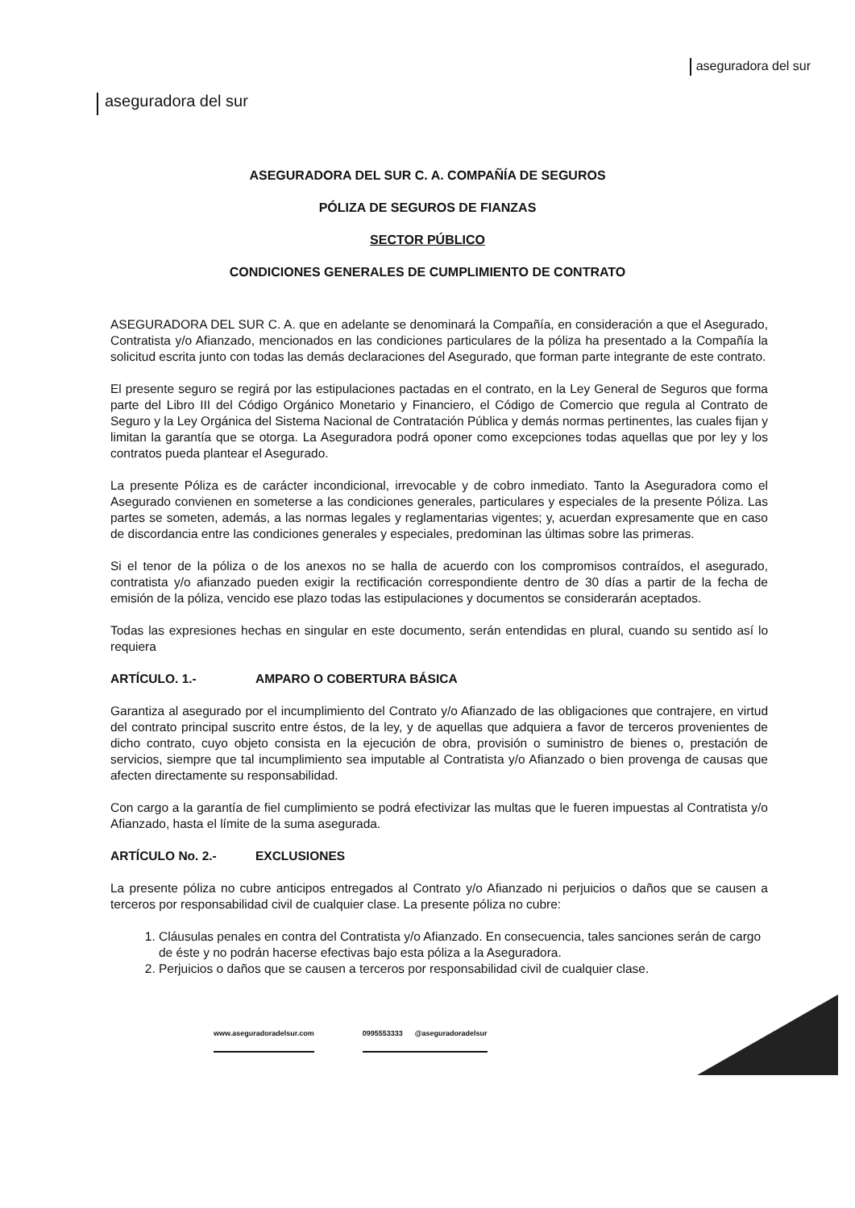aseguradora del sur
aseguradora del sur
ASEGURADORA DEL SUR C. A. COMPAÑÍA DE SEGUROS
PÓLIZA DE SEGUROS DE FIANZAS
SECTOR PÚBLICO
CONDICIONES GENERALES DE CUMPLIMIENTO DE CONTRATO
ASEGURADORA DEL SUR C. A. que en adelante se denominará la Compañía, en consideración a que el Asegurado, Contratista y/o Afianzado, mencionados en las condiciones particulares de la póliza ha presentado a la Compañía la solicitud escrita junto con todas las demás declaraciones del Asegurado, que forman parte integrante de este contrato.
El presente seguro se regirá por las estipulaciones pactadas en el contrato, en la Ley General de Seguros que forma parte del Libro III del Código Orgánico Monetario y Financiero, el Código de Comercio que regula al Contrato de Seguro y la Ley Orgánica del Sistema Nacional de Contratación Pública y demás normas pertinentes, las cuales fijan y limitan la garantía que se otorga. La Aseguradora podrá oponer como excepciones todas aquellas que por ley y los contratos pueda plantear el Asegurado.
La presente Póliza es de carácter incondicional, irrevocable y de cobro inmediato. Tanto la Aseguradora como el Asegurado convienen en someterse a las condiciones generales, particulares y especiales de la presente Póliza. Las partes se someten, además, a las normas legales y reglamentarias vigentes; y, acuerdan expresamente que en caso de discordancia entre las condiciones generales y especiales, predominan las últimas sobre las primeras.
Si el tenor de la póliza o de los anexos no se halla de acuerdo con los compromisos contraídos, el asegurado, contratista y/o afianzado pueden exigir la rectificación correspondiente dentro de 30 días a partir de la fecha de emisión de la póliza, vencido ese plazo todas las estipulaciones y documentos se considerarán aceptados.
Todas las expresiones hechas en singular en este documento, serán entendidas en plural, cuando su sentido así lo requiera
ARTÍCULO. 1.- AMPARO O COBERTURA BÁSICA
Garantiza al asegurado por el incumplimiento del Contrato y/o Afianzado de las obligaciones que contrajere, en virtud del contrato principal suscrito entre éstos, de la ley, y de aquellas que adquiera a favor de terceros provenientes de dicho contrato, cuyo objeto consista en la ejecución de obra, provisión o suministro de bienes o, prestación de servicios, siempre que tal incumplimiento sea imputable al Contratista y/o Afianzado o bien provenga de causas que afecten directamente su responsabilidad.
Con cargo a la garantía de fiel cumplimiento se podrá efectivizar las multas que le fueren impuestas al Contratista y/o Afianzado, hasta el límite de la suma asegurada.
ARTÍCULO No. 2.- EXCLUSIONES
La presente póliza no cubre anticipos entregados al Contrato y/o Afianzado ni perjuicios o daños que se causen a terceros por responsabilidad civil de cualquier clase. La presente póliza no cubre:
1. Cláusulas penales en contra del Contratista y/o Afianzado. En consecuencia, tales sanciones serán de cargo de éste y no podrán hacerse efectivas bajo esta póliza a la Aseguradora.
2. Perjuicios o daños que se causen a terceros por responsabilidad civil de cualquier clase.
www.aseguradoradelsur.com 0995553333 @aseguradoradelsur